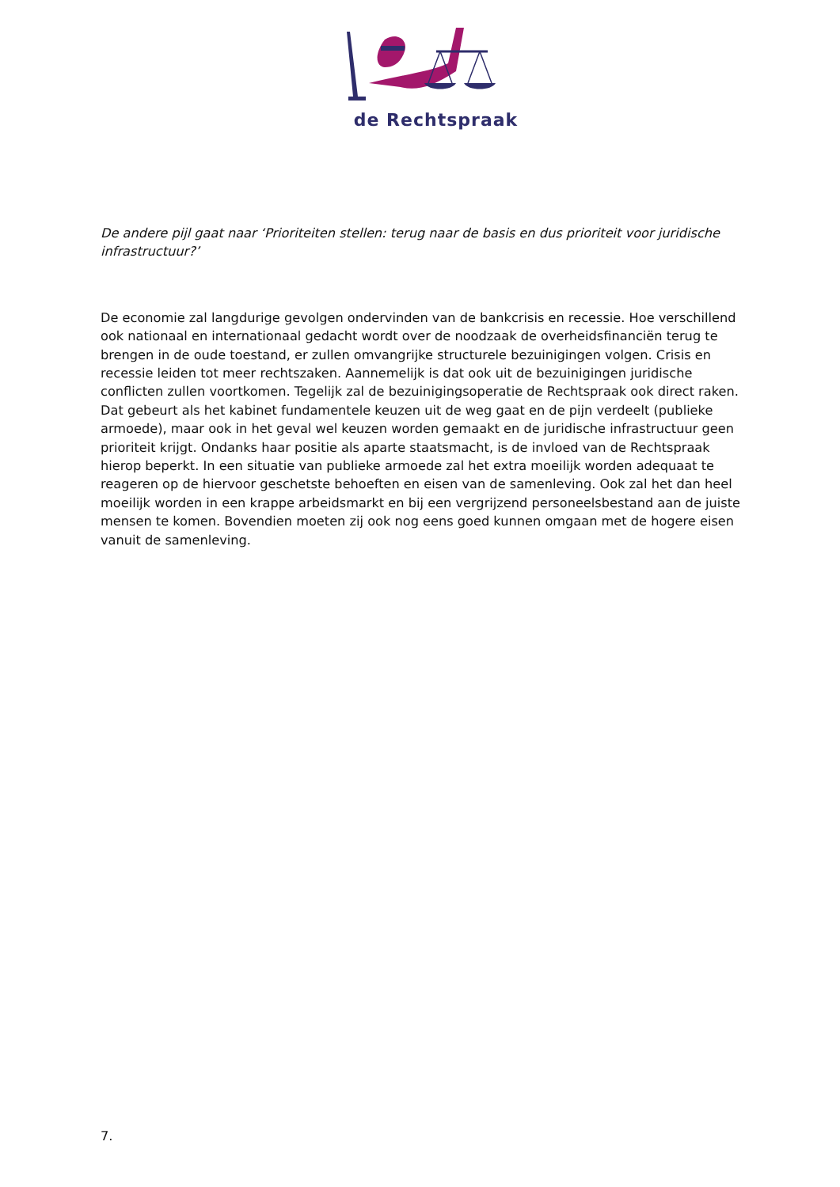de Rechtspraak
De andere pijl gaat naar ‘Prioriteiten stellen: terug naar de basis en dus prioriteit voor juridische infrastructuur?’
De economie zal langdurige gevolgen ondervinden van de bankcrisis en recessie. Hoe verschillend ook nationaal en internationaal gedacht wordt over de noodzaak de overheidsfinanciën terug te brengen in de oude toestand, er zullen omvangrijke structurele bezuinigingen volgen. Crisis en recessie leiden tot meer rechtszaken. Aannemelijk is dat ook uit de bezuinigingen juridische conflicten zullen voortkomen. Tegelijk zal de bezuinigingsoperatie de Rechtspraak ook direct raken. Dat gebeurt als het kabinet fundamentele keuzen uit de weg gaat en de pijn verdeelt (publieke armoede), maar ook in het geval wel keuzen worden gemaakt en de juridische infrastructuur geen prioriteit krijgt. Ondanks haar positie als aparte staatsmacht, is de invloed van de Rechtspraak hierop beperkt. In een situatie van publieke armoede zal het extra moeilijk worden adequaat te reageren op de hiervoor geschetste behoeften en eisen van de samenleving. Ook zal het dan heel moeilijk worden in een krappe arbeidsmarkt en bij een vergrijzend personeelsbestand aan de juiste mensen te komen. Bovendien moeten zij ook nog eens goed kunnen omgaan met de hogere eisen vanuit de samenleving.
7.